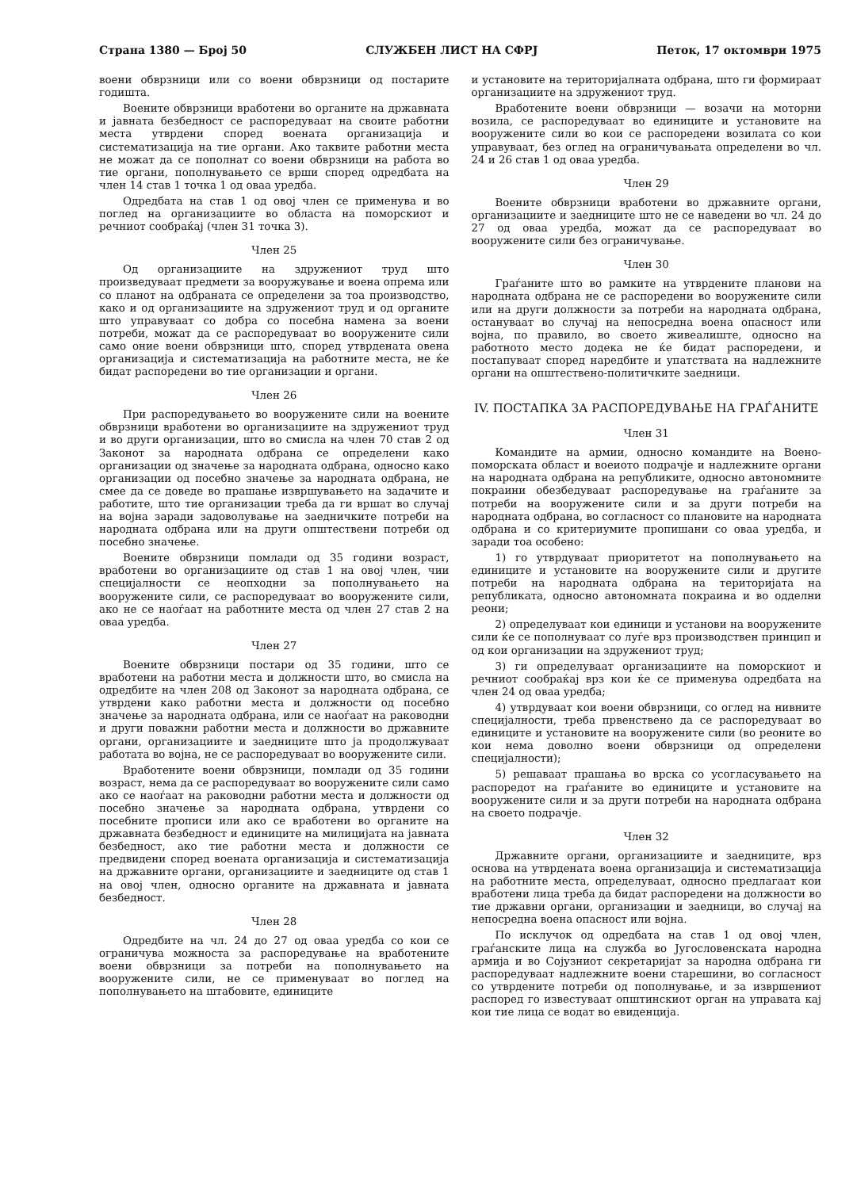Страна 1380 — Број 50 СЛУЖБЕН ЛИСТ НА СФРЈ Петок, 17 октомври 1975
воени обврзници или со воени обврзници од постарите годишта.
Воените обврзници вработени во органите на државната и јавната безбедност се распоредуваат на своите работни места утврдени според воената организација и систематизација на тие органи. Ако таквите работни места не можат да се пополнат со воени обврзници на работа во тие органи, пополнувањето се врши според одредбата на член 14 став 1 точка 1 од оваа уредба.
Одредбата на став 1 од овој член се применува и во поглед на организациите во областа на поморскиот и речниот сообраќај (член 31 точка 3).
Член 25
Од организациите на здружениот труд што произведуваат предмети за вооружување и воена опрема или со планот на одбраната се определени за тоа производство, како и од организациите на здружениот труд и од органите што управуваат со добра со посебна намена за воени потреби, можат да се распоредуваат во вооружените сили само оние воени обврзници што, според утврдената овена организација и систематизација на работните места, не ќе бидат распоредени во тие организации и органи.
Член 26
При распоредувањето во вооружените сили на воените обврзници вработени во организациите на здружениот труд и во други организации, што во смисла на член 70 став 2 од Законот за народната одбрана се определени како организации од значење за народната одбрана, односно како организации од посебно значење за народната одбрана, не смее да се доведе во прашање извршувањето на задачите и работите, што тие организации треба да ги вршат во случај на војна заради задоволување на заедничките потреби на народната одбрана или на други општествени потреби од посебно значење.
Воените обврзници помлади од 35 години возраст, вработени во организациите од став 1 на овој член, чии специјалности се неопходни за пополнувањето на вооружените сили, се распоредуваат во вооружените сили, ако не се наоѓаат на работните места од член 27 став 2 на оваа уредба.
Член 27
Воените обврзници постари од 35 години, што се вработени на работни места и должности што, во смисла на одредбите на член 208 од Законот за народната одбрана, се утврдени како работни места и должности од посебно значење за народната одбрана, или се наоѓаат на раководни и други поважни работни места и должности во државните органи, организациите и заедниците што ја продолжуваат работата во војна, не се распоредуваат во вооружените сили.
Вработените воени обврзници, помлади од 35 години возраст, нема да се распоредуваат во вооружените сили само ако се наоѓаат на раководни работни места и должности од посебно значење за народната одбрана, утврдени со посебните прописи или ако се вработени во органите на државната безбедност и единиците на милицијата на јавната безбедност, ако тие работни места и должности се предвидени според воената организација и систематизација на државните органи, организациите и заедниците од став 1 на овој член, односно органите на државната и јавната безбедност.
Член 28
Одредбите на чл. 24 до 27 од оваа уредба со кои се ограничува можноста за распоредување на вработените воени обврзници за потреби на пополнувањето на вооружените сили, не се применуваат во поглед на пополнувањето на штабовите, единиците
и установите на територијалната одбрана, што ги формираат организациите на здружениот труд.
Вработените воени обврзници — возачи на моторни возила, се распоредуваат во единиците и установите на вооружените сили во кои се распоредени возилата со кои управуваат, без оглед на ограничувањата определени во чл. 24 и 26 став 1 од оваа уредба.
Член 29
Воените обврзници вработени во државните органи, организациите и заедниците што не се наведени во чл. 24 до 27 од оваа уредба, можат да се распоредуваат во вооружените сили без ограничување.
Член 30
Граѓаните што во рамките на утврдените планови на народната одбрана не се распоредени во вооружените сили или на други должности за потреби на народната одбрана, остануваат во случај на непосредна воена опасност или војна, по правило, во своето живеалиште, односно на работното место додека не ќе бидат распоредени, и постапуваат според наредбите и упатствата на надлежните органи на општествено-политичките заедници.
IV. ПОСТАПКА ЗА РАСПОРЕДУВАЊЕ НА ГРАЃАНИТЕ
Член 31
Командите на армии, односно командите на Воено-поморската област и воеиото подрачје и надлежните органи на народната одбрана на републиките, односно автономните покраини обезбедуваат распоредување на граѓаните за потреби на вооружените сили и за други потреби на народната одбрана, во согласност со плановите на народната одбрана и со критериумите пропишани со оваа уредба, и заради тоа особено:
1) го утврдуваат приоритетот на пополнувањето на единиците и установите на вооружените сили и другите потреби на народната одбрана на територијата на републиката, односно автономната покраина и во одделни реони;
2) определуваат кои единици и установи на вооружените сили ќе се пополнуваат со луѓе врз производствен принцип и од кои организации на здружениот труд;
3) ги определуваат организациите на поморскиот и речниот сообраќај врз кои ќе се применува одредбата на член 24 од оваа уредба;
4) утврдуваат кои воени обврзници, со оглед на нивните специјалности, треба првенствено да се распоредуваат во единиците и установите на вооружените сили (во реоните во кои нема доволно воени обврзници од определени специјалности);
5) решаваат прашања во врска со усогласувањето на распоредот на граѓаните во единиците и установите на вооружените сили и за други потреби на народната одбрана на своето подрачје.
Член 32
Државните органи, организациите и заедниците, врз основа на утврдената воена организација и систематизација на работните места, определуваат, односно предлагаат кои вработени лица треба да бидат распоредени на должности во тие државни органи, организации и заедници, во случај на непосредна воена опасност или војна.
По исклучок од одредбата на став 1 од овој член, граѓанските лица на служба во Југословенската народна армија и во Сојузниот секретаријат за народна одбрана ги распоредуваат надлежните воени старешини, во согласност со утврдените потреби од пополнување, и за извршениот распоред го известуваат општинскиот орган на управата кај кои тие лица се водат во евиденција.